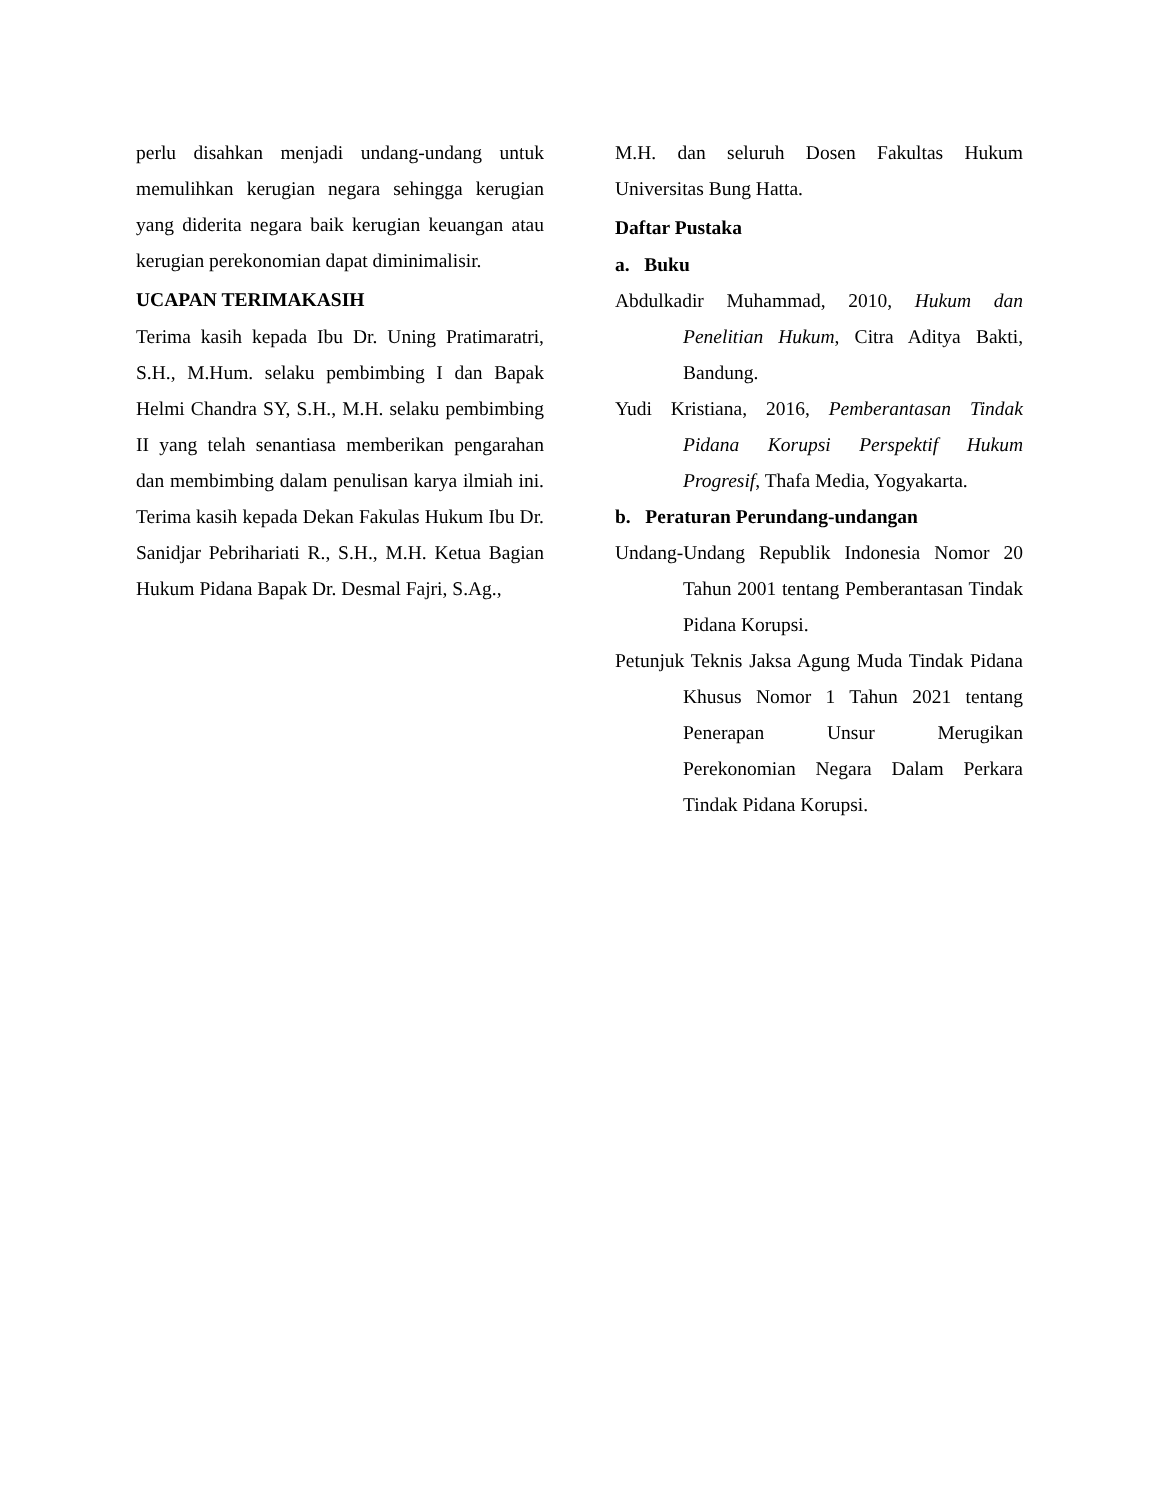perlu disahkan menjadi undang-undang untuk memulihkan kerugian negara sehingga kerugian yang diderita negara baik kerugian keuangan atau kerugian perekonomian dapat diminimalisir.
UCAPAN TERIMAKASIH
Terima kasih kepada Ibu Dr. Uning Pratimaratri, S.H., M.Hum. selaku pembimbing I dan Bapak Helmi Chandra SY, S.H., M.H. selaku pembimbing II yang telah senantiasa memberikan pengarahan dan membimbing dalam penulisan karya ilmiah ini. Terima kasih kepada Dekan Fakulas Hukum Ibu Dr. Sanidjar Pebrihariati R., S.H., M.H. Ketua Bagian Hukum Pidana Bapak Dr. Desmal Fajri, S.Ag.,
M.H. dan seluruh Dosen Fakultas Hukum Universitas Bung Hatta.
Daftar Pustaka
a. Buku
Abdulkadir Muhammad, 2010, Hukum dan Penelitian Hukum, Citra Aditya Bakti, Bandung.
Yudi Kristiana, 2016, Pemberantasan Tindak Pidana Korupsi Perspektif Hukum Progresif, Thafa Media, Yogyakarta.
b. Peraturan Perundang-undangan
Undang-Undang Republik Indonesia Nomor 20 Tahun 2001 tentang Pemberantasan Tindak Pidana Korupsi.
Petunjuk Teknis Jaksa Agung Muda Tindak Pidana Khusus Nomor 1 Tahun 2021 tentang Penerapan Unsur Merugikan Perekonomian Negara Dalam Perkara Tindak Pidana Korupsi.